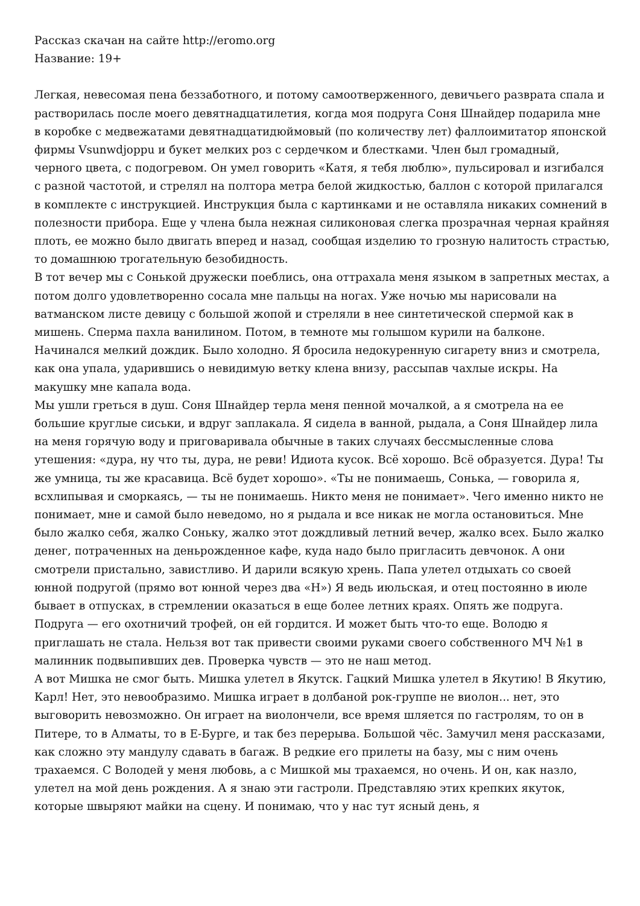Рассказ скачан на сайте http://eromo.org
Название: 19+
Легкая, невесомая пена беззаботного, и потому самоотверженного, девичьего разврата спала и растворилась после моего девятнадцатилетия, когда моя подруга Соня Шнайдер подарила мне в коробке с медвежатами девятнадцатидюймовый (по количеству лет) фаллоимитатор японской фирмы Vsunwdjoppu и букет мелких роз с сердечком и блестками. Член был громадный, черного цвета, с подогревом. Он умел говорить «Катя, я тебя люблю», пульсировал и изгибался с разной частотой, и стрелял на полтора метра белой жидкостью, баллон с которой прилагался в комплекте с инструкцией. Инструкция была с картинками и не оставляла никаких сомнений в полезности прибора. Еще у члена была нежная силиконовая слегка прозрачная черная крайняя плоть, ее можно было двигать вперед и назад, сообщая изделию то грозную налитость страстью, то домашнюю трогательную безобидность.
В тот вечер мы с Сонькой дружески поеблись, она оттрахала меня языком в запретных местах, а потом долго удовлетворенно сосала мне пальцы на ногах. Уже ночью мы нарисовали на ватманском листе девицу с большой жопой и стреляли в нее синтетической спермой как в мишень. Сперма пахла ванилином. Потом, в темноте мы голышом курили на балконе. Начинался мелкий дождик. Было холодно. Я бросила недокуренную сигарету вниз и смотрела, как она упала, ударившись о невидимую ветку клена внизу, рассыпав чахлые искры. На макушку мне капала вода.
Мы ушли греться в душ. Соня Шнайдер терла меня пенной мочалкой, а я смотрела на ее большие круглые сиськи, и вдруг заплакала. Я сидела в ванной, рыдала, а Соня Шнайдер лила на меня горячую воду и приговаривала обычные в таких случаях бессмысленные слова утешения: «дура, ну что ты, дура, не реви! Идиота кусок. Всё хорошо. Всё образуется. Дура! Ты же умница, ты же красавица. Всё будет хорошо». «Ты не понимаешь, Сонька, — говорила я, всхлипывая и сморкаясь, — ты не понимаешь. Никто меня не понимает». Чего именно никто не понимает, мне и самой было неведомо, но я рыдала и все никак не могла остановиться. Мне было жалко себя, жалко Соньку, жалко этот дождливый летний вечер, жалко всех. Было жалко денег, потраченных на деньрожденное кафе, куда надо было пригласить девчонок. А они смотрели пристально, завистливо. И дарили всякую хрень. Папа улетел отдыхать со своей юнной подругой (прямо вот юнной через два «Н») Я ведь июльская, и отец постоянно в июле бывает в отпусках, в стремлении оказаться в еще более летних краях. Опять же подруга. Подруга — его охотничий трофей, он ей гордится. И может быть что-то еще. Володю я приглашать не стала. Нельзя вот так привести своими руками своего собственного МЧ №1 в малинник подвыпивших дев. Проверка чувств — это не наш метод.
А вот Мишка не смог быть. Мишка улетел в Якутск. Гацкий Мишка улетел в Якутию! В Якутию, Карл! Нет, это невообразимо. Мишка играет в долбаной рок-группе не виолон... нет, это выговорить невозможно. Он играет на виолончели, все время шляется по гастролям, то он в Питере, то в Алматы, то в Е-Бурге, и так без перерыва. Большой чёс. Замучил меня рассказами, как сложно эту мандулу сдавать в багаж. В редкие его прилеты на базу, мы с ним очень трахаемся. С Володей у меня любовь, а с Мишкой мы трахаемся, но очень. И он, как назло, улетел на мой день рождения. А я знаю эти гастроли. Представляю этих крепких якуток, которые швыряют майки на сцену. И понимаю, что у нас тут ясный день, я